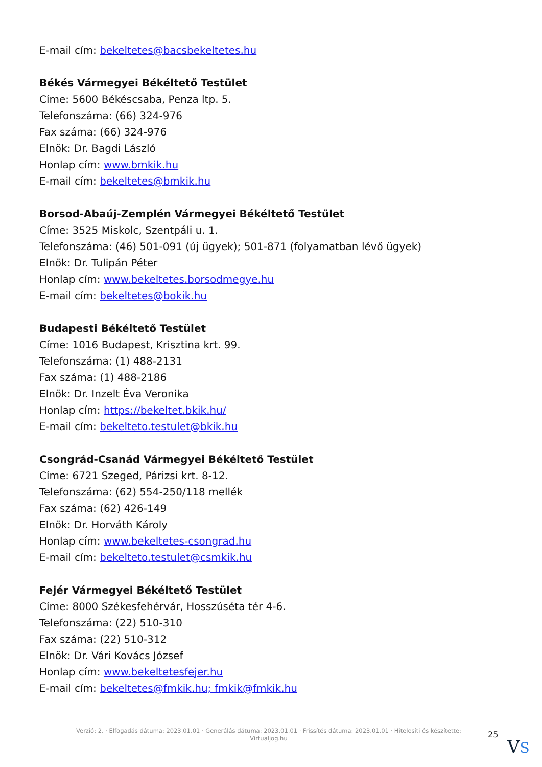E-mail cím: bekeltetes@bacsbekeltetes.hu
Békés Vármegyei Békéltető Testület
Címe: 5600 Békéscsaba, Penza ltp. 5.
Telefonszáma: (66) 324-976
Fax száma: (66) 324-976
Elnök: Dr. Bagdi László
Honlap cím: www.bmkik.hu
E-mail cím: bekeltetes@bmkik.hu
Borsod-Abaúj-Zemplén Vármegyei Békéltető Testület
Címe: 3525 Miskolc, Szentpáli u. 1.
Telefonszáma: (46) 501-091 (új ügyek); 501-871 (folyamatban lévő ügyek)
Elnök: Dr. Tulipán Péter
Honlap cím: www.bekeltetes.borsodmegye.hu
E-mail cím: bekeltetes@bokik.hu
Budapesti Békéltető Testület
Címe: 1016 Budapest, Krisztina krt. 99.
Telefonszáma: (1) 488-2131
Fax száma: (1) 488-2186
Elnök: Dr. Inzelt Éva Veronika
Honlap cím: https://bekeltet.bkik.hu/
E-mail cím: bekelteto.testulet@bkik.hu
Csongrád-Csanád Vármegyei Békéltető Testület
Címe: 6721 Szeged, Párizsi krt. 8-12.
Telefonszáma: (62) 554-250/118 mellék
Fax száma: (62) 426-149
Elnök: Dr. Horváth Károly
Honlap cím: www.bekeltetes-csongrad.hu
E-mail cím: bekelteto.testulet@csmkik.hu
Fejér Vármegyei Békéltető Testület
Címe: 8000 Székesfehérvár, Hosszúséta tér 4-6.
Telefonszáma: (22) 510-310
Fax száma: (22) 510-312
Elnök: Dr. Vári Kovács József
Honlap cím: www.bekeltetesfejer.hu
E-mail cím: bekeltetes@fmkik.hu; fmkik@fmkik.hu
Verzió: 2. · Elfogadás dátuma: 2023.01.01 · Generálás dátuma: 2023.01.01 · Frissítés dátuma: 2023.01.01 · Hitelesíti és készítette:
Virtualjog.hu
25
VS